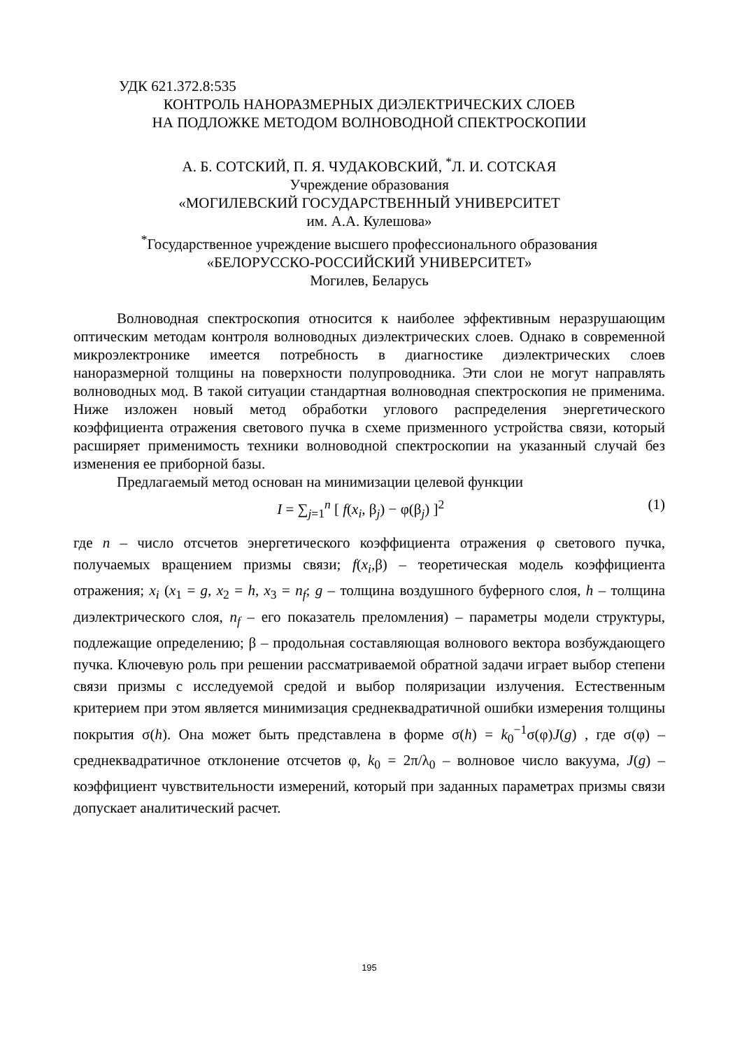УДК 621.372.8:535
КОНТРОЛЬ НАНОРАЗМЕРНЫХ ДИЭЛЕКТРИЧЕСКИХ СЛОЕВ
НА ПОДЛОЖКЕ МЕТОДОМ ВОЛНОВОДНОЙ СПЕКТРОСКОПИИ
А. Б. СОТСКИЙ, П. Я. ЧУДАКОВСКИЙ, <sup>*</sup>Л. И. СОТСКАЯ
Учреждение образования
«МОГИЛЕВСКИЙ ГОСУДАРСТВЕННЫЙ УНИВЕРСИТЕТ
им. А.А. Кулешова»
<sup>*</sup> Государственное учреждение высшего профессионального образования
«БЕЛОРУССКО-РОССИЙСКИЙ УНИВЕРСИТЕТ»
Могилев, Беларусь
Волноводная спектроскопия относится к наиболее эффективным неразрушающим оптическим методам контроля волноводных диэлектрических слоев. Однако в современной микроэлектронике имеется потребность в диагностике диэлектрических слоев наноразмерной толщины на поверхности полупроводника. Эти слои не могут направлять волноводных мод. В такой ситуации стандартная волноводная спектроскопия не применима. Ниже изложен новый метод обработки углового распределения энергетического коэффициента отражения светового пучка в схеме призменного устройства связи, который расширяет применимость техники волноводной спектроскопии на указанный случай без изменения ее приборной базы.
Предлагаемый метод основан на минимизации целевой функции
I = ∑<sub>j=1</sub><sup>n</sup> [ f(x<sub>i</sub>, β<sub>j</sub>) − φ(β<sub>j</sub>) ]<sup>2</sup> (1)
где n – число отсчетов энергетического коэффициента отражения φ светового пучка, получаемых вращением призмы связи; f(x<sub>i</sub>,β) – теоретическая модель коэффициента отражения; x<sub>i</sub> (x<sub>1</sub> = g, x<sub>2</sub> = h, x<sub>3</sub> = n<sub>f</sub>; g – толщина воздушного буферного слоя, h – толщина диэлектрического слоя, n<sub>f</sub> – его показатель преломления) – параметры модели структуры, подлежащие определению; β – продольная составляющая волнового вектора возбуждающего пучка. Ключевую роль при решении рассматриваемой обратной задачи играет выбор степени связи призмы с исследуемой средой и выбор поляризации излучения. Естественным критерием при этом является минимизация среднеквадратичной ошибки измерения толщины покрытия σ(h). Она может быть представлена в форме σ(h) = k<sub>0</sub><sup>−1</sup>σ(φ)J(g) , где σ(φ) – среднеквадратичное отклонение отсчетов φ, k<sub>0</sub> = 2π/λ<sub>0</sub> – волновое число вакуума, J(g) – коэффициент чувствительности измерений, который при заданных параметрах призмы связи допускает аналитический расчет.
195